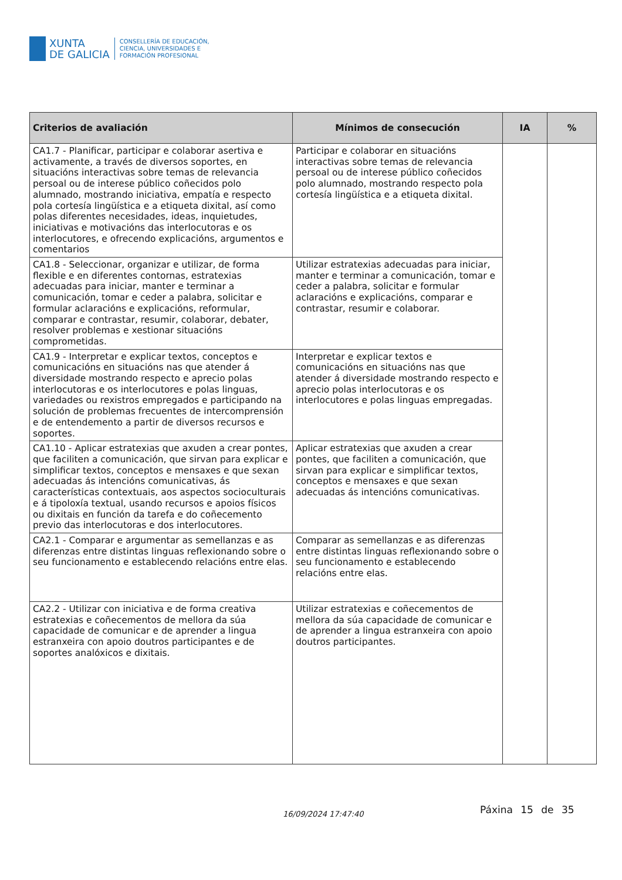XUNTA
DE GALICIA
CONSELLERÍA DE EDUCACIÓN,
CIENCIA, UNIVERSIDADES E
FORMACIÓN PROFESIONAL
| Criterios de avaliación | Mínimos de consecución | IA | % |
| --- | --- | --- | --- |
| CA1.7 - Planificar, participar e colaborar asertiva e activamente, a través de diversos soportes, en situacións interactivas sobre temas de relevancia persoal ou de interese público coñecidos polo alumnado, mostrando iniciativa, empatía e respecto pola cortesía lingüística e a etiqueta dixital, así como polas diferentes necesidades, ideas, inquietudes, iniciativas e motivacións das interlocutoras e os interlocutores, e ofrecendo explicacións, argumentos e comentarios | Participar e colaborar en situacións interactivas sobre temas de relevancia persoal ou de interese público coñecidos polo alumnado, mostrando respecto pola cortesía lingüística e a etiqueta dixital. | | |
| CA1.8 - Seleccionar, organizar e utilizar, de forma flexible e en diferentes contornas, estratexias adecuadas para iniciar, manter e terminar a comunicación, tomar e ceder a palabra, solicitar e formular aclaracións e explicacións, reformular, comparar e contrastar, resumir, colaborar, debater, resolver problemas e xestionar situacións comprometidas. | Utilizar estratexias adecuadas para iniciar, manter e terminar a comunicación, tomar e ceder a palabra, solicitar e formular aclaracións e explicacións, comparar e contrastar, resumir e colaborar. | | |
| CA1.9 - Interpretar e explicar textos, conceptos e comunicacións en situacións nas que atender á diversidade mostrando respecto e aprecio polas interlocutoras e os interlocutores e polas linguas, variedades ou rexistros empregados e participando na solución de problemas frecuentes de intercomprensión e de entendemento a partir de diversos recursos e soportes. | Interpretar e explicar textos e comunicacións en situacións nas que atender á diversidade mostrando respecto e aprecio polas interlocutoras e os interlocutores e polas linguas empregadas. | | |
| CA1.10 - Aplicar estratexias que axuden a crear pontes, que faciliten a comunicación, que sirvan para explicar e simplificar textos, conceptos e mensaxes e que sexan adecuadas ás intencións comunicativas, ás características contextuais, aos aspectos socioculturais e á tipoloxía textual, usando recursos e apoios físicos ou dixitais en función da tarefa e do coñecemento previo das interlocutoras e dos interlocutores. | Aplicar estratexias que axuden a crear pontes, que faciliten a comunicación, que sirvan para explicar e simplificar textos, conceptos e mensaxes e que sexan adecuadas ás intencións comunicativas. | | |
| CA2.1 - Comparar e argumentar as semellanzas e as diferenzas entre distintas linguas reflexionando sobre o seu funcionamento e establecendo relacións entre elas. | Comparar as semellanzas e as diferenzas entre distintas linguas reflexionando sobre o seu funcionamento e establecendo relacións entre elas. | | |
| CA2.2 - Utilizar con iniciativa e de forma creativa estratexias e coñecementos de mellora da súa capacidade de comunicar e de aprender a lingua estranxeira con apoio doutros participantes e de soportes analóxicos e dixitais. | Utilizar estratexias e coñecementos de mellora da súa capacidade de comunicar e de aprender a lingua estranxeira con apoio doutros participantes. | | |
16/09/2024 17:47:40 Páxina 15 de 35